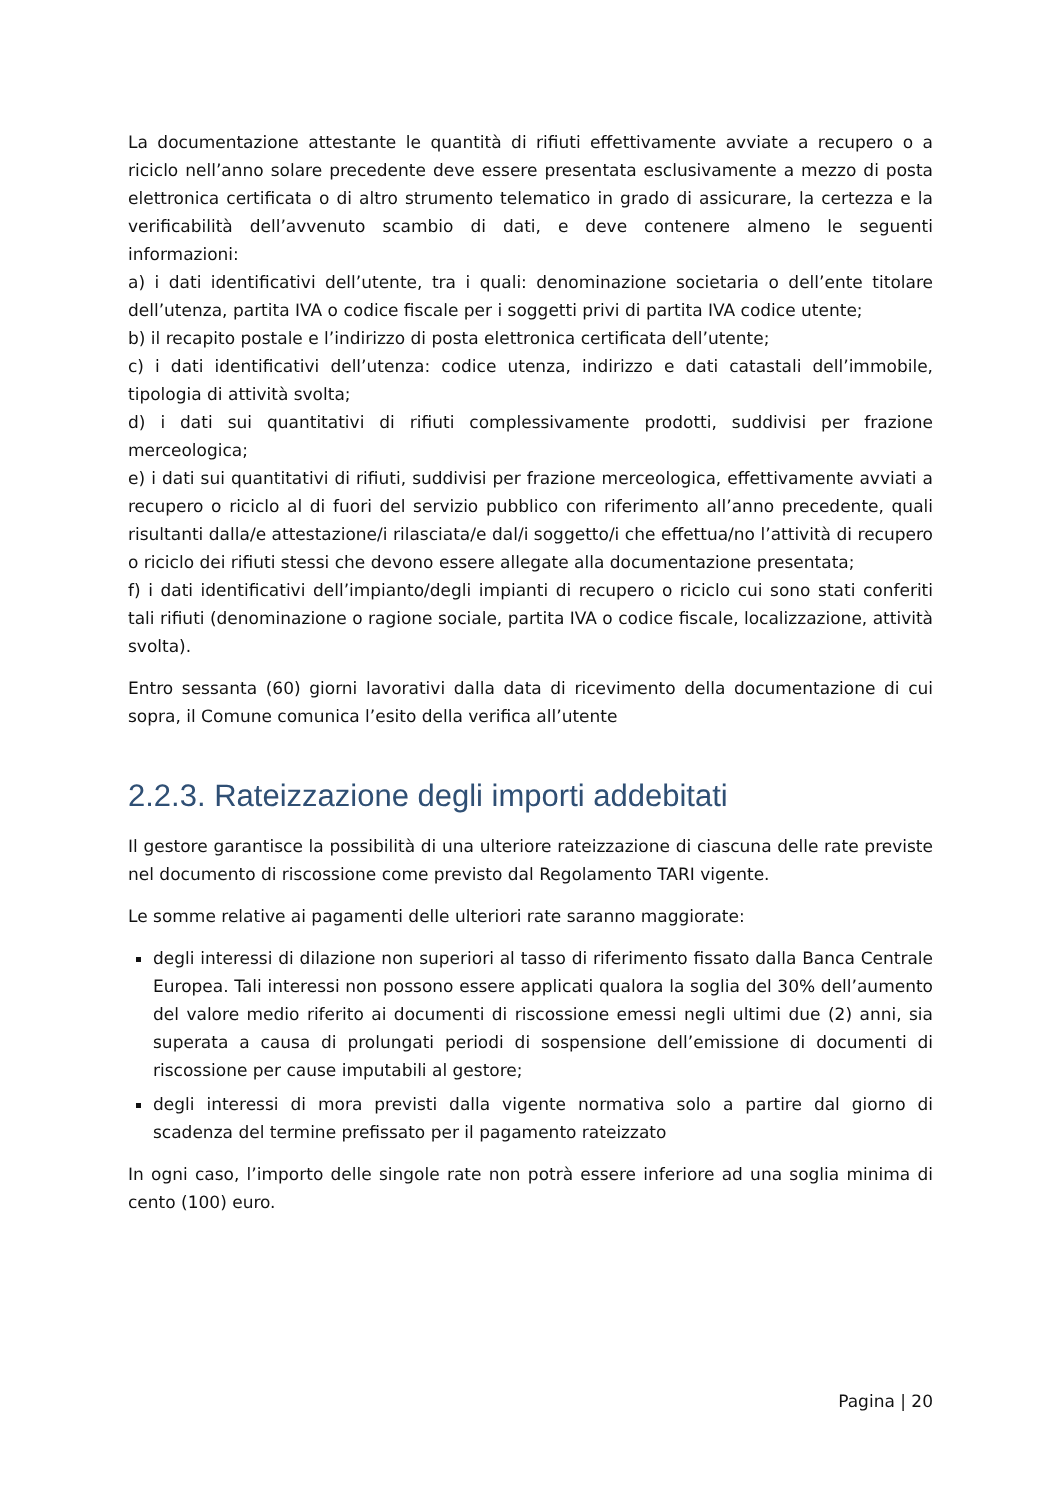La documentazione attestante le quantità di rifiuti effettivamente avviate a recupero o a riciclo nell’anno solare precedente deve essere presentata esclusivamente a mezzo di posta elettronica certificata o di altro strumento telematico in grado di assicurare, la certezza e la verificabilità dell’avvenuto scambio di dati, e deve contenere almeno le seguenti informazioni:
a) i dati identificativi dell’utente, tra i quali: denominazione societaria o dell’ente titolare dell’utenza, partita IVA o codice fiscale per i soggetti privi di partita IVA codice utente;
b) il recapito postale e l’indirizzo di posta elettronica certificata dell’utente;
c) i dati identificativi dell’utenza: codice utenza, indirizzo e dati catastali dell’immobile, tipologia di attività svolta;
d) i dati sui quantitativi di rifiuti complessivamente prodotti, suddivisi per frazione merceologica;
e) i dati sui quantitativi di rifiuti, suddivisi per frazione merceologica, effettivamente avviati a recupero o riciclo al di fuori del servizio pubblico con riferimento all’anno precedente, quali risultanti dalla/e attestazione/i rilasciata/e dal/i soggetto/i che effettua/no l’attività di recupero o riciclo dei rifiuti stessi che devono essere allegate alla documentazione presentata;
f) i dati identificativi dell’impianto/degli impianti di recupero o riciclo cui sono stati conferiti tali rifiuti (denominazione o ragione sociale, partita IVA o codice fiscale, localizzazione, attività svolta).
Entro sessanta (60) giorni lavorativi dalla data di ricevimento della documentazione di cui sopra, il Comune comunica l’esito della verifica all’utente
2.2.3. Rateizzazione degli importi addebitati
Il gestore garantisce la possibilità di una ulteriore rateizzazione di ciascuna delle rate previste nel documento di riscossione come previsto dal Regolamento TARI vigente.
Le somme relative ai pagamenti delle ulteriori rate saranno maggiorate:
degli interessi di dilazione non superiori al tasso di riferimento fissato dalla Banca Centrale Europea. Tali interessi non possono essere applicati qualora la soglia del 30% dell’aumento del valore medio riferito ai documenti di riscossione emessi negli ultimi due (2) anni, sia superata a causa di prolungati periodi di sospensione dell’emissione di documenti di riscossione per cause imputabili al gestore;
degli interessi di mora previsti dalla vigente normativa solo a partire dal giorno di scadenza del termine prefissato per il pagamento rateizzato
In ogni caso, l’importo delle singole rate non potrà essere inferiore ad una soglia minima di cento (100) euro.
Pagina | 20